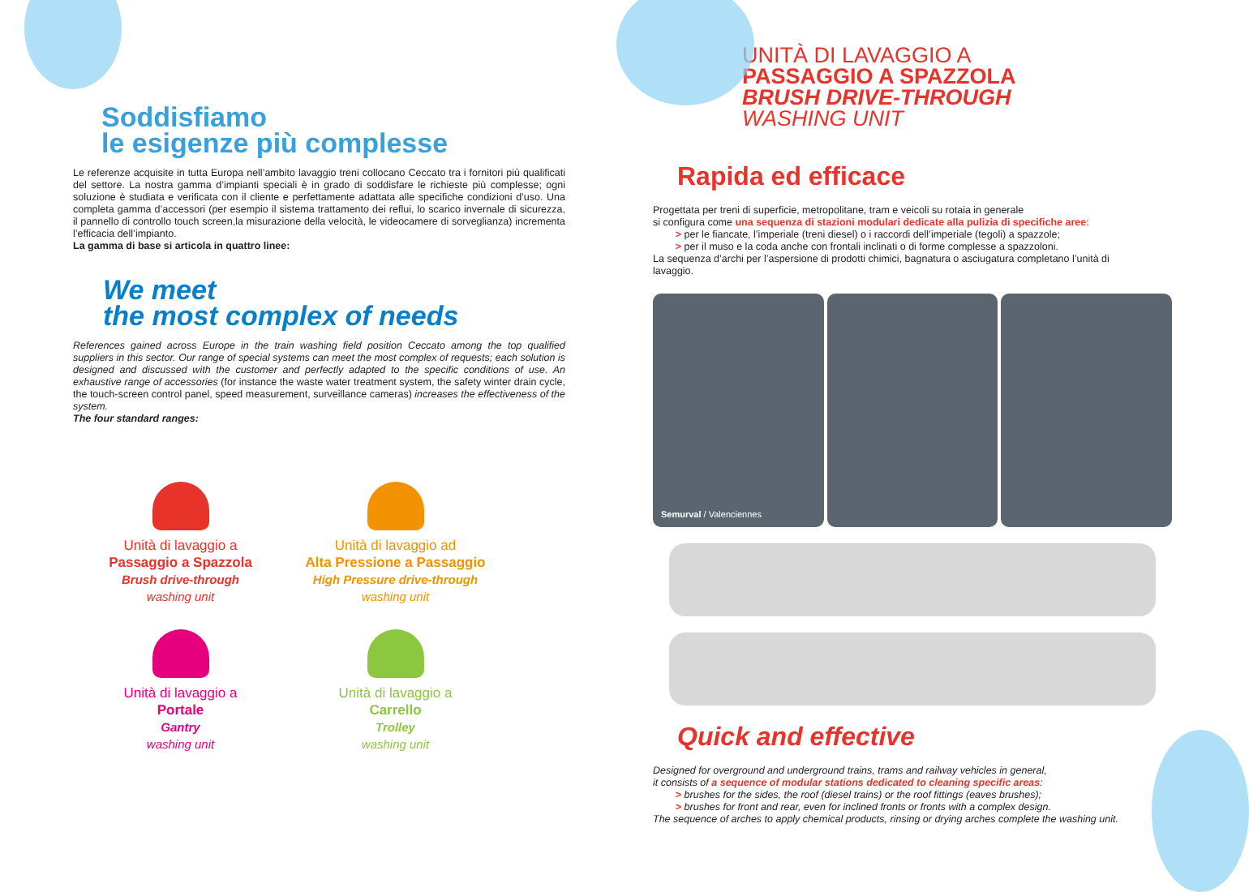Soddisfiamo
le esigenze più complesse
Le referenze acquisite in tutta Europa nell’ambito lavaggio treni collocano Ceccato tra i fornitori più qualificati del settore. La nostra gamma d’impianti speciali è in grado di soddisfare le richieste più complesse; ogni soluzione è studiata e verificata con il cliente e perfettamente adattata alle specifiche condizioni d’uso. Una completa gamma d’accessori (per esempio il sistema trattamento dei reflui, lo scarico invernale di sicurezza, il pannello di controllo touch screen,la misurazione della velocità, le videocamere di sorveglianza) incrementa l’efficacia dell’impianto.
La gamma di base si articola in quattro linee:
We meet
the most complex of needs
References gained across Europe in the train washing field position Ceccato among the top qualified suppliers in this sector. Our range of special systems can meet the most complex of requests; each solution is designed and discussed with the customer and perfectly adapted to the specific conditions of use. An exhaustive range of accessories (for instance the waste water treatment system, the safety winter drain cycle, the touch-screen control panel, speed measurement, surveillance cameras) increases the effectiveness of the system.
The four standard ranges:
Unità di lavaggio a
Passaggio a Spazzola
Brush drive-through
washing unit
Unità di lavaggio ad
Alta Pressione a Passaggio
High Pressure drive-through
washing unit
Unità di lavaggio a
Portale
Gantry
washing unit
Unità di lavaggio a
Carrello
Trolley
washing unit
UNITÀ DI LAVAGGIO A
PASSAGGIO A SPAZZOLA
BRUSH DRIVE-THROUGH
WASHING UNIT
Rapida ed efficace
Progettata per treni di superficie, metropolitane, tram e veicoli su rotaia in generale
si configura come una sequenza di stazioni modulari dedicate alla pulizia di specifiche aree:
> per le fiancate, l’imperiale (treni diesel) o i raccordi dell’imperiale (tegoli) a spazzole;
> per il muso e la coda anche con frontali inclinati o di forme complesse a spazzoloni.
La sequenza d’archi per l’aspersione di prodotti chimici, bagnatura o asciugatura completano l’unità di lavaggio.
Semurval / Valenciennes
Quick and effective
Designed for overground and underground trains, trams and railway vehicles in general,
it consists of a sequence of modular stations dedicated to cleaning specific areas:
> brushes for the sides, the roof (diesel trains) or the roof fittings (eaves brushes);
> brushes for front and rear, even for inclined fronts or fronts with a complex design.
The sequence of arches to apply chemical products, rinsing or drying arches complete the washing unit.